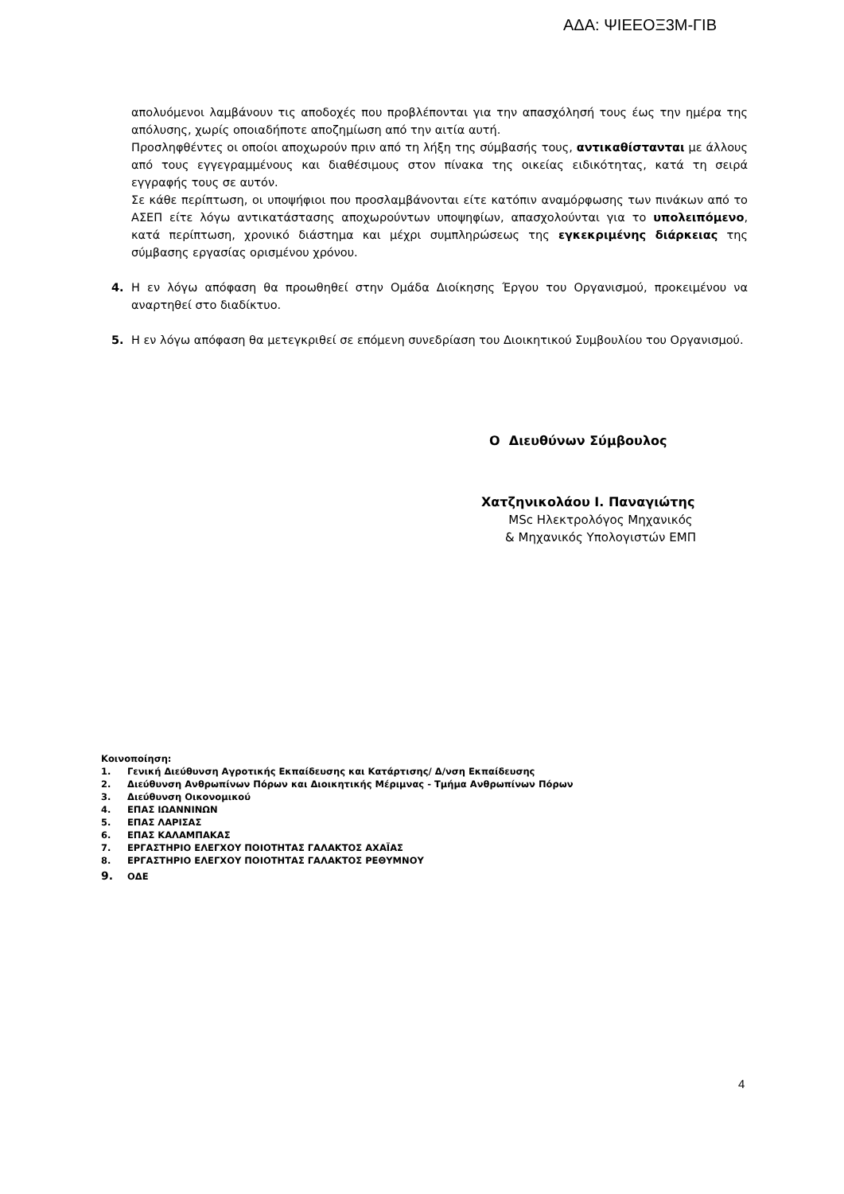ΑΔΑ: ΨΙΕΕΟΞ3Μ-ΓΙΒ
απολυόμενοι λαμβάνουν τις αποδοχές που προβλέπονται για την απασχόλησή τους έως την ημέρα της απόλυσης, χωρίς οποιαδήποτε αποζημίωση από την αιτία αυτή.
Προσληφθέντες οι οποίοι αποχωρούν πριν από τη λήξη της σύμβασής τους, αντικαθίστανται με άλλους από τους εγγεγραμμένους και διαθέσιμους στον πίνακα της οικείας ειδικότητας, κατά τη σειρά εγγραφής τους σε αυτόν.
Σε κάθε περίπτωση, οι υποψήφιοι που προσλαμβάνονται είτε κατόπιν αναμόρφωσης των πινάκων από το ΑΣΕΠ είτε λόγω αντικατάστασης αποχωρούντων υποψηφίων, απασχολούνται για το υπολειπόμενο, κατά περίπτωση, χρονικό διάστημα και μέχρι συμπληρώσεως της εγκεκριμένης διάρκειας της σύμβασης εργασίας ορισμένου χρόνου.
4. Η εν λόγω απόφαση θα προωθηθεί στην Ομάδα Διοίκησης Έργου του Οργανισμού, προκειμένου να αναρτηθεί στο διαδίκτυο.
5. Η εν λόγω απόφαση θα μετεγκριθεί σε επόμενη συνεδρίαση του Διοικητικού Συμβουλίου του Οργανισμού.
Ο Διευθύνων Σύμβουλος
Χατζηνικολάου Ι. Παναγιώτης
MSc Ηλεκτρολόγος Μηχανικός
& Μηχανικός Υπολογιστών ΕΜΠ
Κοινοποίηση:
1. Γενική Διεύθυνση Αγροτικής Εκπαίδευσης και Κατάρτισης/ Δ/νση Εκπαίδευσης
2. Διεύθυνση Ανθρωπίνων Πόρων και Διοικητικής Μέριμνας - Τμήμα Ανθρωπίνων Πόρων
3. Διεύθυνση Οικονομικού
4. ΕΠΑΣ ΙΩΑΝΝΙΝΩΝ
5. ΕΠΑΣ ΛΑΡΙΣΑΣ
6. ΕΠΑΣ ΚΑΛΑΜΠΑΚΑΣ
7. ΕΡΓΑΣΤΗΡΙΟ ΕΛΕΓΧΟΥ ΠΟΙΟΤΗΤΑΣ ΓΑΛΑΚΤΟΣ ΑΧΑΪΑΣ
8. ΕΡΓΑΣΤΗΡΙΟ ΕΛΕΓΧΟΥ ΠΟΙΟΤΗΤΑΣ ΓΑΛΑΚΤΟΣ ΡΕΘΥΜΝΟΥ
9. ΟΔΕ
4